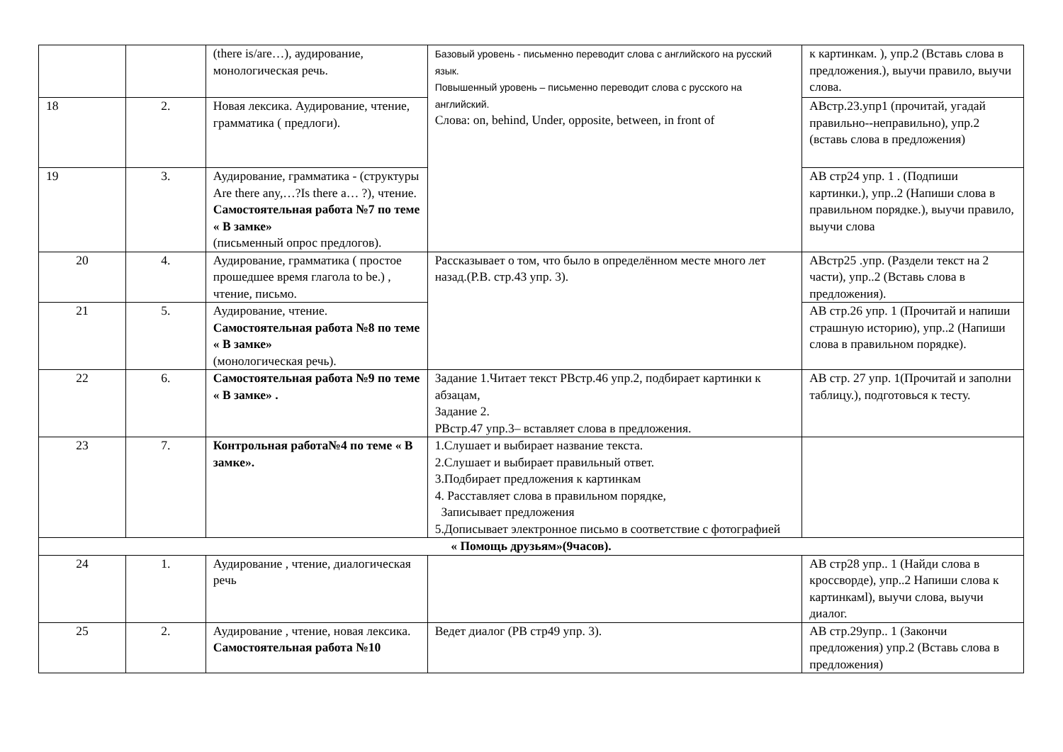| | | (there is/are…), аудирование, монологическая речь. | Базовый уровень - письменно переводит слова с английского на русский язык. Повышенный уровень – письменно переводит слова с русского на английский. Слова: on, behind, Under, opposite, between, in front of | к картинкам. ), упр.2 (Вставь слова в предложения.), выучи правило, выучи слова. |
| 18 | 2. | Новая лексика. Аудирование, чтение, грамматика ( предлоги). | | АВстр.23.упр1 (прочитай, угадай правильно--неправильно), упр.2 (вставь слова в предложения) |
| 19 | 3. | Аудирование, грамматика - (структуры Are there any,…?Is there a… ?), чтение. Самостоятельная работа №7 по теме « В замке» (письменный опрос предлогов). | | АВ стр24 упр. 1 . (Подпиши картинки.), упр..2 (Напиши слова в правильном порядке.), выучи правило, выучи слова |
| 20 | 4. | Аудирование, грамматика ( простое прошедшее время глагола to be.) , чтение, письмо. | Рассказывает о том, что было в определённом месте много лет назад.(Р.В. стр.43 упр. 3). | АВстр25 .упр. (Раздели текст на 2 части), упр..2 (Вставь слова в предложения). |
| 21 | 5. | Аудирование, чтение. Самостоятельная работа №8 по теме « В замке» (монологическая речь). | | АВ стр.26 упр. 1 (Прочитай и напиши страшную историю), упр..2 (Напиши слова в правильном порядке). |
| 22 | 6. | Самостоятельная работа №9 по теме « В замке» . | Задание 1.Читает текст РВстр.46 упр.2, подбирает картинки к абзацам, Задание 2. РВстр.47 упр.3– вставляет слова в предложения. | АВ стр. 27 упр. 1(Прочитай и заполни таблицу.), подготовься к тесту. |
| 23 | 7. | Контрольная работа№4 по теме « В замке». | 1.Слушает и выбирает название текста. 2.Слушает и выбирает правильный ответ. 3.Подбирает предложения к картинкам 4. Расставляет слова в правильном порядке, Записывает предложения 5.Дописывает электронное письмо в соответствие с фотографией | |
| « Помощь друзьям»(9часов). | | | | |
| 24 | 1. | Аудирование , чтение, диалогическая речь | | АВ стр28 упр.. 1 (Найди слова в кроссворде), упр..2 Напиши слова к картинкамl), выучи слова, выучи диалог. |
| 25 | 2. | Аудирование , чтение, новая лексика. Самостоятельная работа №10 | Ведет диалог (РВ стр49 упр. 3). | АВ стр.29упр.. 1 (Закончи предложения) упр.2 (Вставь слова в предложения) |